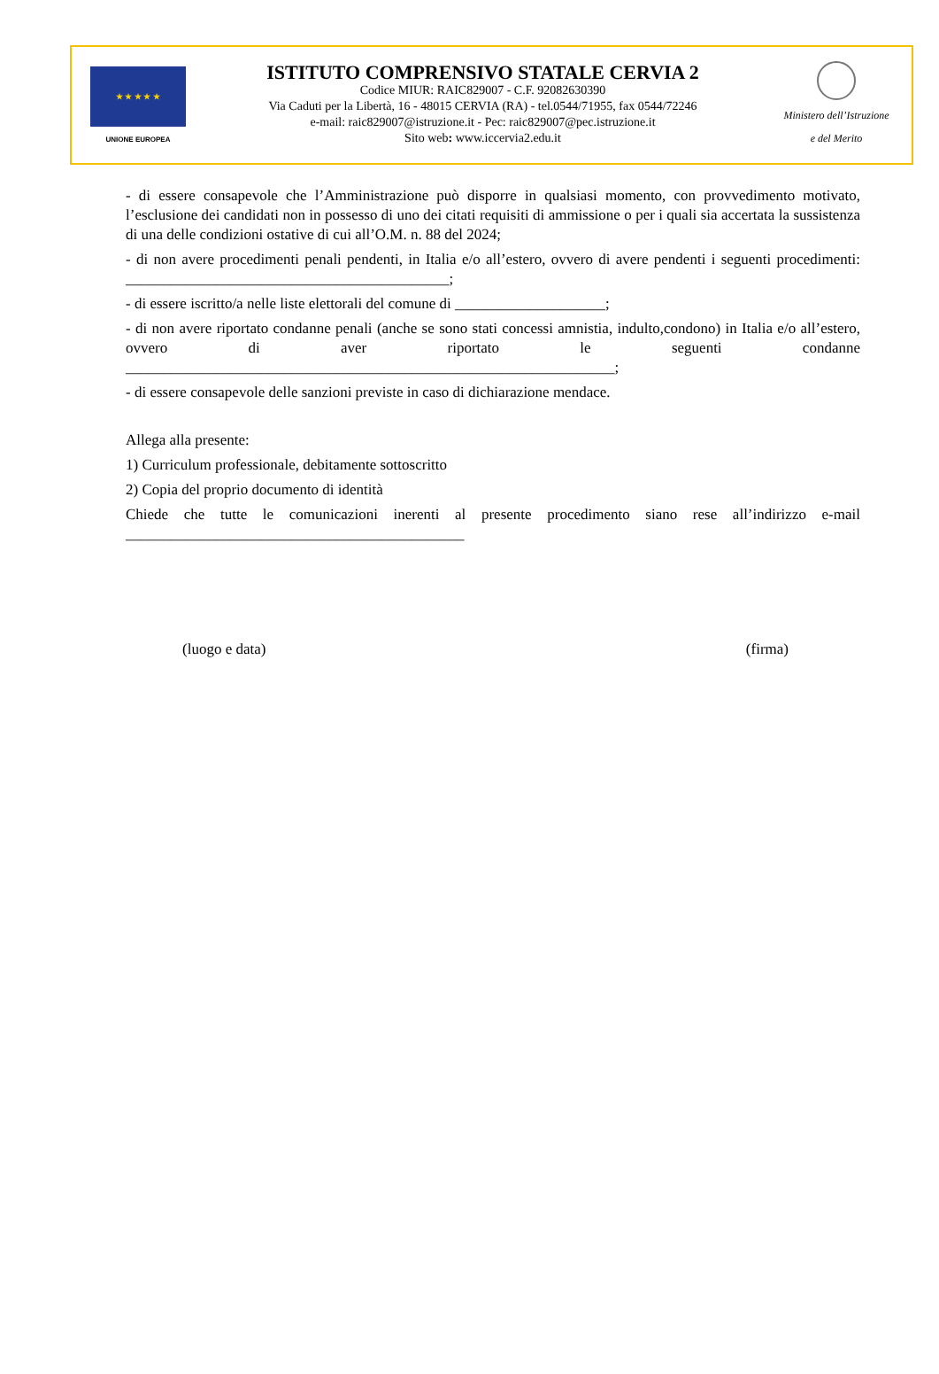★ ★ ★ ★ ★
UNIONE EUROPEA
ISTITUTO COMPRENSIVO STATALE CERVIA 2
Codice MIUR: RAIC829007 - C.F. 92082630390
Via Caduti per la Libertà, 16 - 48015 CERVIA (RA) - tel.0544/71955, fax 0544/72246
e-mail: raic829007@istruzione.it - Pec: raic829007@pec.istruzione.it
Sito web: www.iccervia2.edu.it
Ministero dell’Istruzione
e del Merito
- di essere consapevole che l’Amministrazione può disporre in qualsiasi momento, con provvedimento motivato, l’esclusione dei candidati non in possesso di uno dei citati requisiti di ammissione o per i quali sia accertata la sussistenza di una delle condizioni ostative di cui all’O.M. n. 88 del 2024;
- di non avere procedimenti penali pendenti, in Italia e/o all’estero, ovvero di avere pendenti i seguenti procedimenti: ___________________________________________;
- di essere iscritto/a nelle liste elettorali del comune di ____________________;
- di non avere riportato condanne penali (anche se sono stati concessi amnistia, indulto,condono) in Italia e/o all’estero, ovvero di aver riportato le seguenti condanne _________________________________________________________________;
- di essere consapevole delle sanzioni previste in caso di dichiarazione mendace.
Allega alla presente:
1) Curriculum professionale, debitamente sottoscritto
2) Copia del proprio documento di identità
Chiede che tutte le comunicazioni inerenti al presente procedimento siano rese all’indirizzo e-mail _____________________________________________
(luogo e data) (firma)